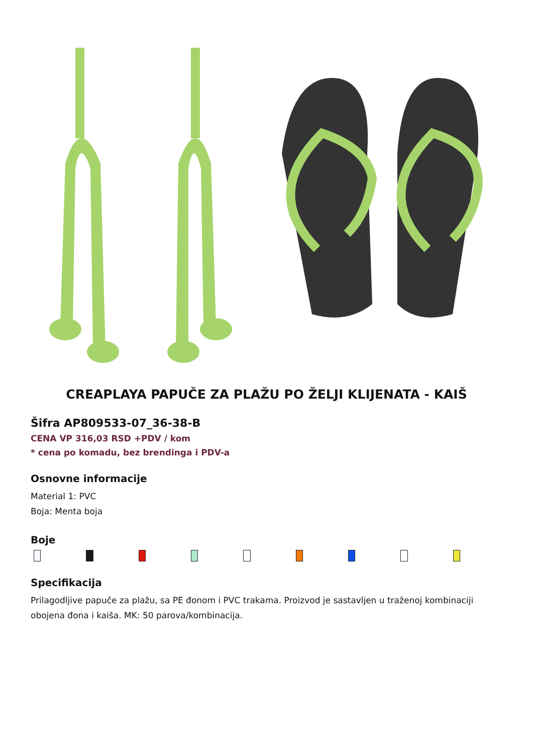CREAPLAYA PAPUČE ZA PLAŽU PO ŽELJI KLIJENATA - KAIŠ
Šifra AP809533-07_36-38-B
CENA VP 316,03 RSD +PDV / kom
* cena po komadu, bez brendinga i PDV-a
Osnovne informacije
Material 1: PVC
Boja: Menta boja
Boje
Specifikacija
Prilagodljive papuče za plažu, sa PE đonom i PVC trakama. Proizvod je sastavljen u traženoj kombinaciji obojena đona i kaiša. MK: 50 parova/kombinacija.